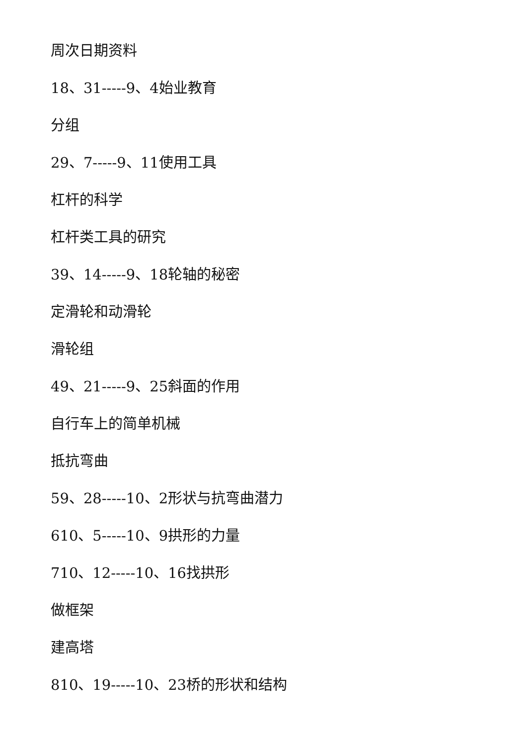周次日期资料
18、31-----9、4始业教育
分组
29、7-----9、11使用工具
杠杆的科学
杠杆类工具的研究
39、14-----9、18轮轴的秘密
定滑轮和动滑轮
滑轮组
49、21-----9、25斜面的作用
自行车上的简单机械
抵抗弯曲
59、28-----10、2形状与抗弯曲潜力
610、5-----10、9拱形的力量
710、12-----10、16找拱形
做框架
建高塔
810、19-----10、23桥的形状和结构